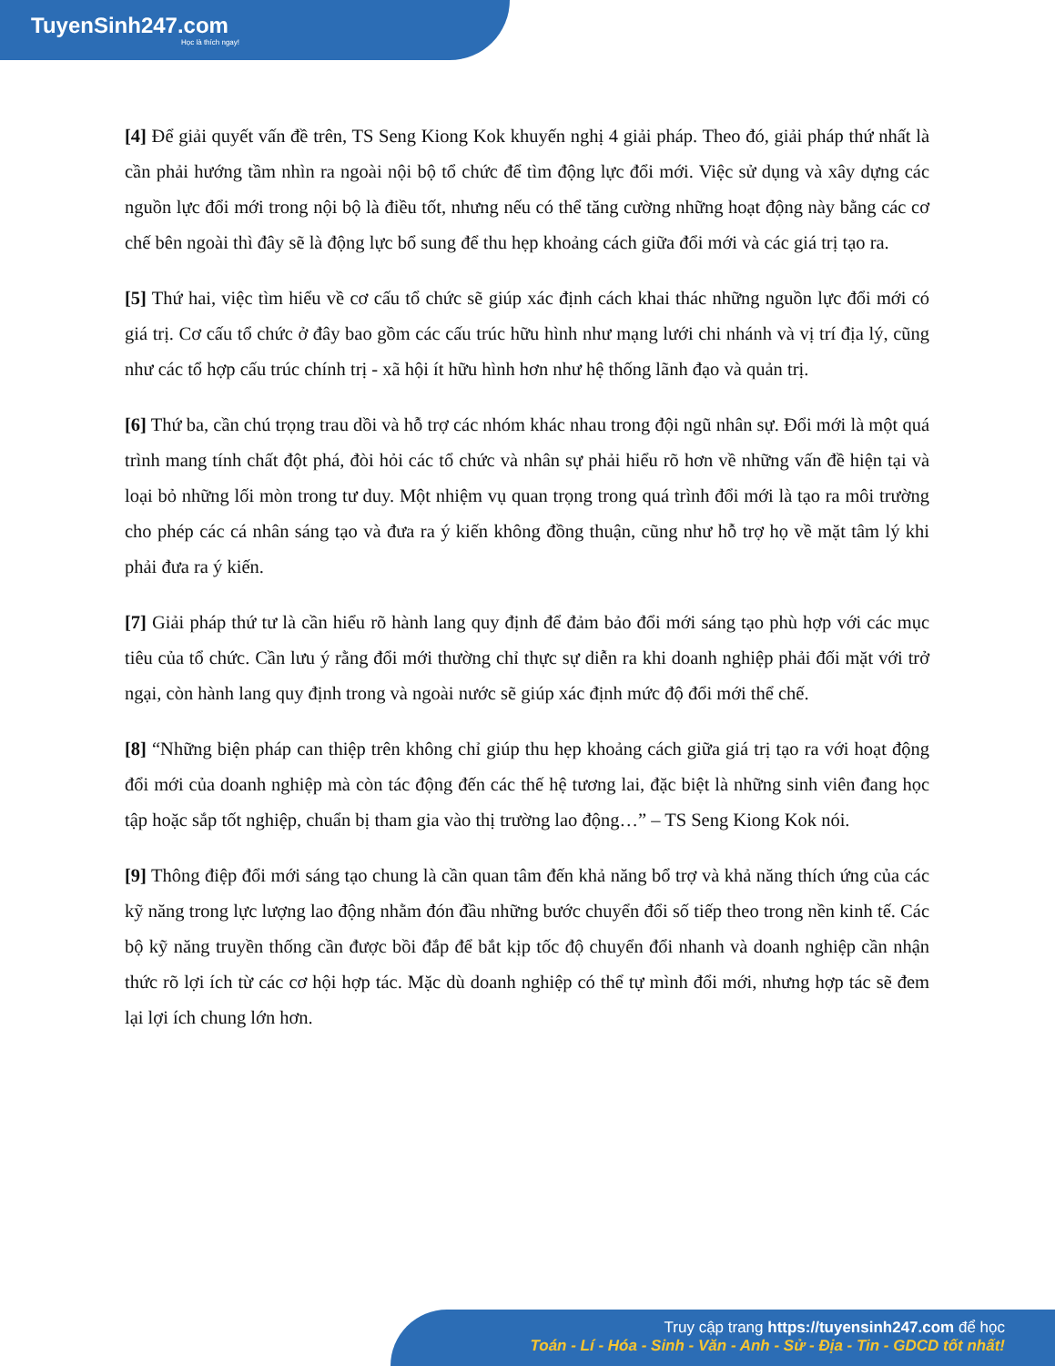TuyenSinh247.com
Học là thích ngay!
[4] Để giải quyết vấn đề trên, TS Seng Kiong Kok khuyến nghị 4 giải pháp. Theo đó, giải pháp thứ nhất là cần phải hướng tầm nhìn ra ngoài nội bộ tổ chức để tìm động lực đổi mới. Việc sử dụng và xây dựng các nguồn lực đổi mới trong nội bộ là điều tốt, nhưng nếu có thể tăng cường những hoạt động này bằng các cơ chế bên ngoài thì đây sẽ là động lực bổ sung để thu hẹp khoảng cách giữa đổi mới và các giá trị tạo ra.
[5] Thứ hai, việc tìm hiểu về cơ cấu tổ chức sẽ giúp xác định cách khai thác những nguồn lực đổi mới có giá trị. Cơ cấu tổ chức ở đây bao gồm các cấu trúc hữu hình như mạng lưới chi nhánh và vị trí địa lý, cũng như các tổ hợp cấu trúc chính trị - xã hội ít hữu hình hơn như hệ thống lãnh đạo và quản trị.
[6] Thứ ba, cần chú trọng trau dồi và hỗ trợ các nhóm khác nhau trong đội ngũ nhân sự. Đổi mới là một quá trình mang tính chất đột phá, đòi hỏi các tổ chức và nhân sự phải hiểu rõ hơn về những vấn đề hiện tại và loại bỏ những lối mòn trong tư duy. Một nhiệm vụ quan trọng trong quá trình đổi mới là tạo ra môi trường cho phép các cá nhân sáng tạo và đưa ra ý kiến không đồng thuận, cũng như hỗ trợ họ về mặt tâm lý khi phải đưa ra ý kiến.
[7] Giải pháp thứ tư là cần hiểu rõ hành lang quy định để đảm bảo đổi mới sáng tạo phù hợp với các mục tiêu của tổ chức. Cần lưu ý rằng đổi mới thường chỉ thực sự diễn ra khi doanh nghiệp phải đối mặt với trở ngại, còn hành lang quy định trong và ngoài nước sẽ giúp xác định mức độ đổi mới thể chế.
[8] “Những biện pháp can thiệp trên không chỉ giúp thu hẹp khoảng cách giữa giá trị tạo ra với hoạt động đổi mới của doanh nghiệp mà còn tác động đến các thế hệ tương lai, đặc biệt là những sinh viên đang học tập hoặc sắp tốt nghiệp, chuẩn bị tham gia vào thị trường lao động…” – TS Seng Kiong Kok nói.
[9] Thông điệp đổi mới sáng tạo chung là cần quan tâm đến khả năng bổ trợ và khả năng thích ứng của các kỹ năng trong lực lượng lao động nhằm đón đầu những bước chuyển đổi số tiếp theo trong nền kinh tế. Các bộ kỹ năng truyền thống cần được bồi đắp để bắt kịp tốc độ chuyển đổi nhanh và doanh nghiệp cần nhận thức rõ lợi ích từ các cơ hội hợp tác. Mặc dù doanh nghiệp có thể tự mình đổi mới, nhưng hợp tác sẽ đem lại lợi ích chung lớn hơn.
Truy cập trang https://tuyensinh247.com để học
Toán - Lí - Hóa - Sinh - Văn - Anh - Sử - Địa - Tin - GDCD tốt nhất!